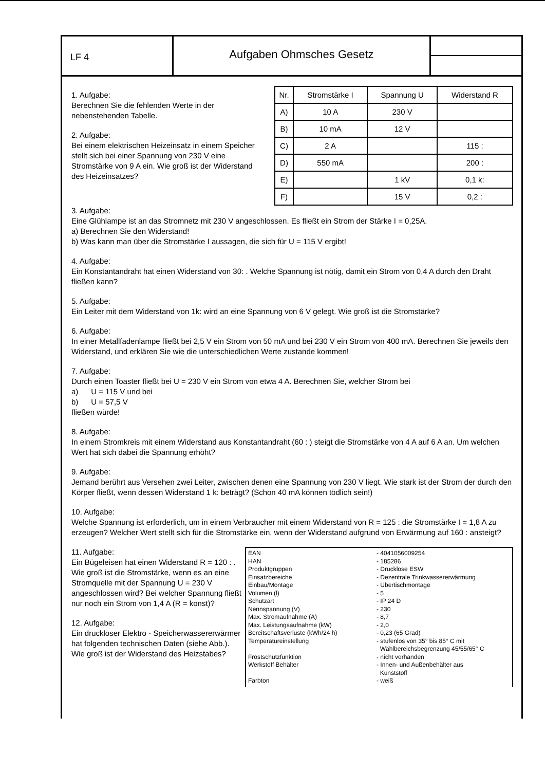LF 4
Aufgaben Ohmsches Gesetz
1. Aufgabe:
Berechnen Sie die fehlenden Werte in der nebenstehenden Tabelle.
2. Aufgabe:
Bei einem elektrischen Heizeinsatz in einem Speicher stellt sich bei einer Spannung von 230 V eine Stromstärke von 9 A ein. Wie groß ist der Widerstand des Heizeinsatzes?
| Nr. | Stromstärke I | Spannung U | Widerstand R |
| --- | --- | --- | --- |
| A) | 10 A | 230 V | |
| B) | 10 mA | 12 V | |
| C) | 2 A | | 115 : |
| D) | 550 mA | | 200 : |
| E) | | 1 kV | 0,1 k: |
| F) | | 15 V | 0,2 : |
3. Aufgabe:
Eine Glühlampe ist an das Stromnetz mit 230 V angeschlossen. Es fließt ein Strom der Stärke I = 0,25A.
a) Berechnen Sie den Widerstand!
b) Was kann man über die Stromstärke I aussagen, die sich für U = 115 V ergibt!
4. Aufgabe:
Ein Konstantandraht hat einen Widerstand von 30: . Welche Spannung ist nötig, damit ein Strom von 0,4 A durch den Draht fließen kann?
5. Aufgabe:
Ein Leiter mit dem Widerstand von 1k: wird an eine Spannung von 6 V gelegt. Wie groß ist die Stromstärke?
6. Aufgabe:
In einer Metallfadenlampe fließt bei 2,5 V ein Strom von 50 mA und bei 230 V ein Strom von 400 mA. Berechnen Sie jeweils den Widerstand, und erklären Sie wie die unterschiedlichen Werte zustande kommen!
7. Aufgabe:
Durch einen Toaster fließt bei U = 230 V ein Strom von etwa 4 A. Berechnen Sie, welcher Strom bei
a) U = 115 V und bei
b) U = 57,5 V
fließen würde!
8. Aufgabe:
In einem Stromkreis mit einem Widerstand aus Konstantandraht (60 : ) steigt die Stromstärke von 4 A auf 6 A an. Um welchen Wert hat sich dabei die Spannung erhöht?
9. Aufgabe:
Jemand berührt aus Versehen zwei Leiter, zwischen denen eine Spannung von 230 V liegt. Wie stark ist der Strom der durch den Körper fließt, wenn dessen Widerstand 1 k: beträgt? (Schon 40 mA können tödlich sein!)
10. Aufgabe:
Welche Spannung ist erforderlich, um in einem Verbraucher mit einem Widerstand von R = 125 : die Stromstärke I = 1,8 A zu erzeugen? Welcher Wert stellt sich für die Stromstärke ein, wenn der Widerstand aufgrund von Erwärmung auf 160 : ansteigt?
11. Aufgabe:
Ein Bügeleisen hat einen Widerstand R = 120 : . Wie groß ist die Stromstärke, wenn es an eine Stromquelle mit der Spannung U = 230 V angeschlossen wird? Bei welcher Spannung fließt nur noch ein Strom von 1,4 A (R = konst)?
12. Aufgabe:
Ein druckloser Elektro - Speicherwassererwärmer hat folgenden technischen Daten (siehe Abb.). Wie groß ist der Widerstand des Heizstabes?
| EAN | - 4041056009254 |
| HAN | - 185286 |
| Produktgruppen | - Drucklose ESW |
| Einsatzbereiche | - Dezentrale Trinkwassererwärmung |
| Einbau/Montage | - Übertischmontage |
| Volumen (l) | - 5 |
| Schutzart | - IP 24 D |
| Nennspannung (V) | - 230 |
| Max. Stromaufnahme (A) | - 8,7 |
| Max. Leistungsaufnahme (kW) | - 2,0 |
| Bereitschaftsverluste (kWh/24 h) | - 0,23 (65 Grad) |
| Temperatureinstellung | - stufenlos von 35° bis 85° C mit Wählbereichsbegrenzung 45/55/65° C |
| Frostschutzfunktion | - nicht vorhanden |
| Werkstoff Behälter | - Innen- und Außenbehälter aus Kunststoff |
| Farbton | - weiß |